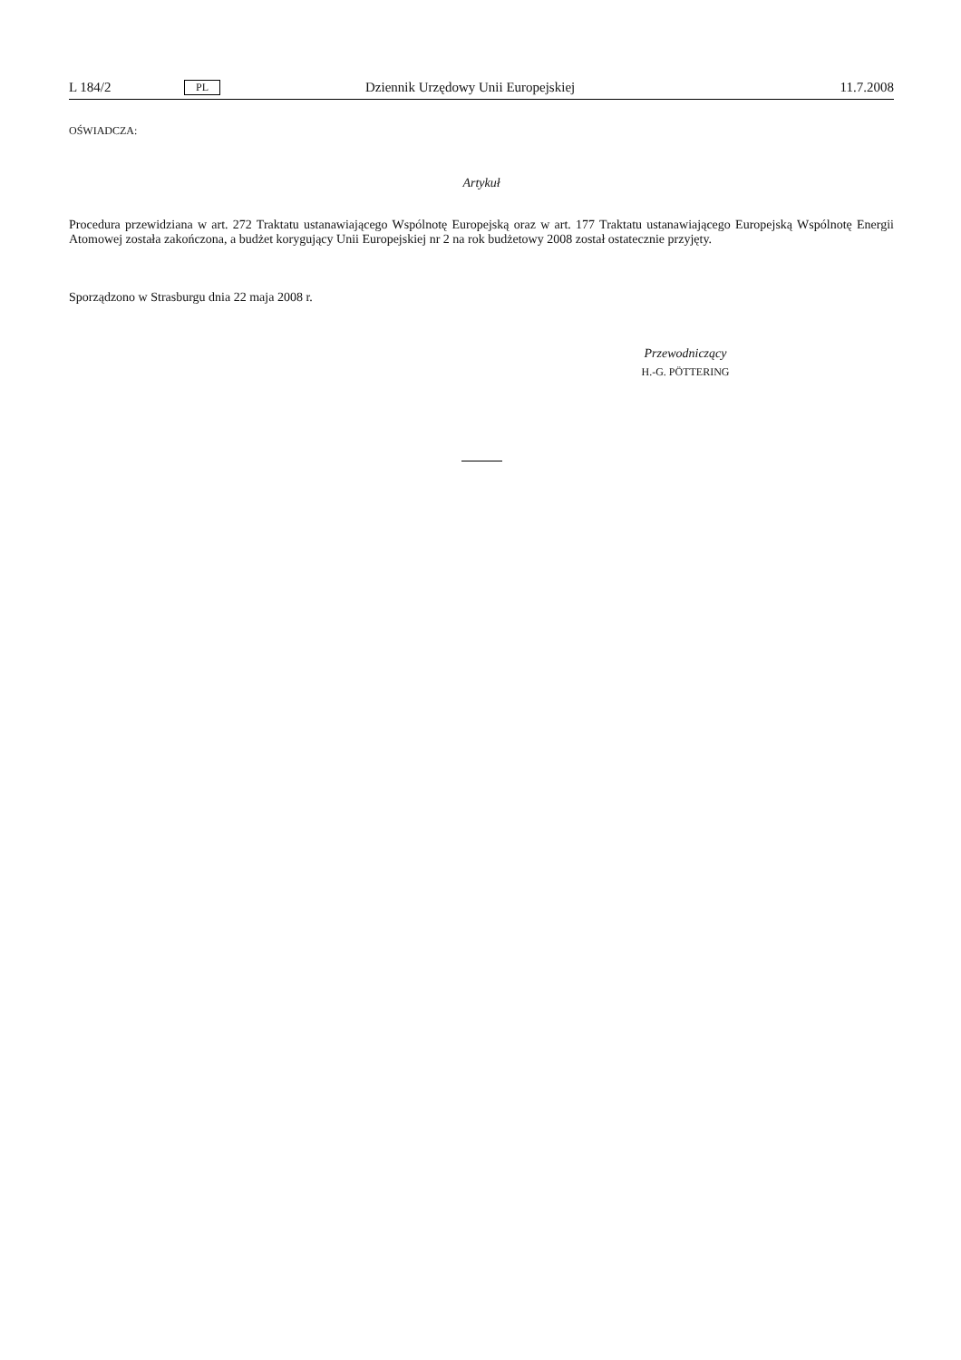L 184/2 PL Dziennik Urzędowy Unii Europejskiej 11.7.2008
OŚWIADCZA:
Artykuł
Procedura przewidziana w art. 272 Traktatu ustanawiającego Wspólnotę Europejską oraz w art. 177 Traktatu ustanawiającego Europejską Wspólnotę Energii Atomowej została zakończona, a budżet korygujący Unii Europejskiej nr 2 na rok budżetowy 2008 został ostatecznie przyjęty.
Sporządzono w Strasburgu dnia 22 maja 2008 r.
Przewodniczący
H.-G. PÖTTERING